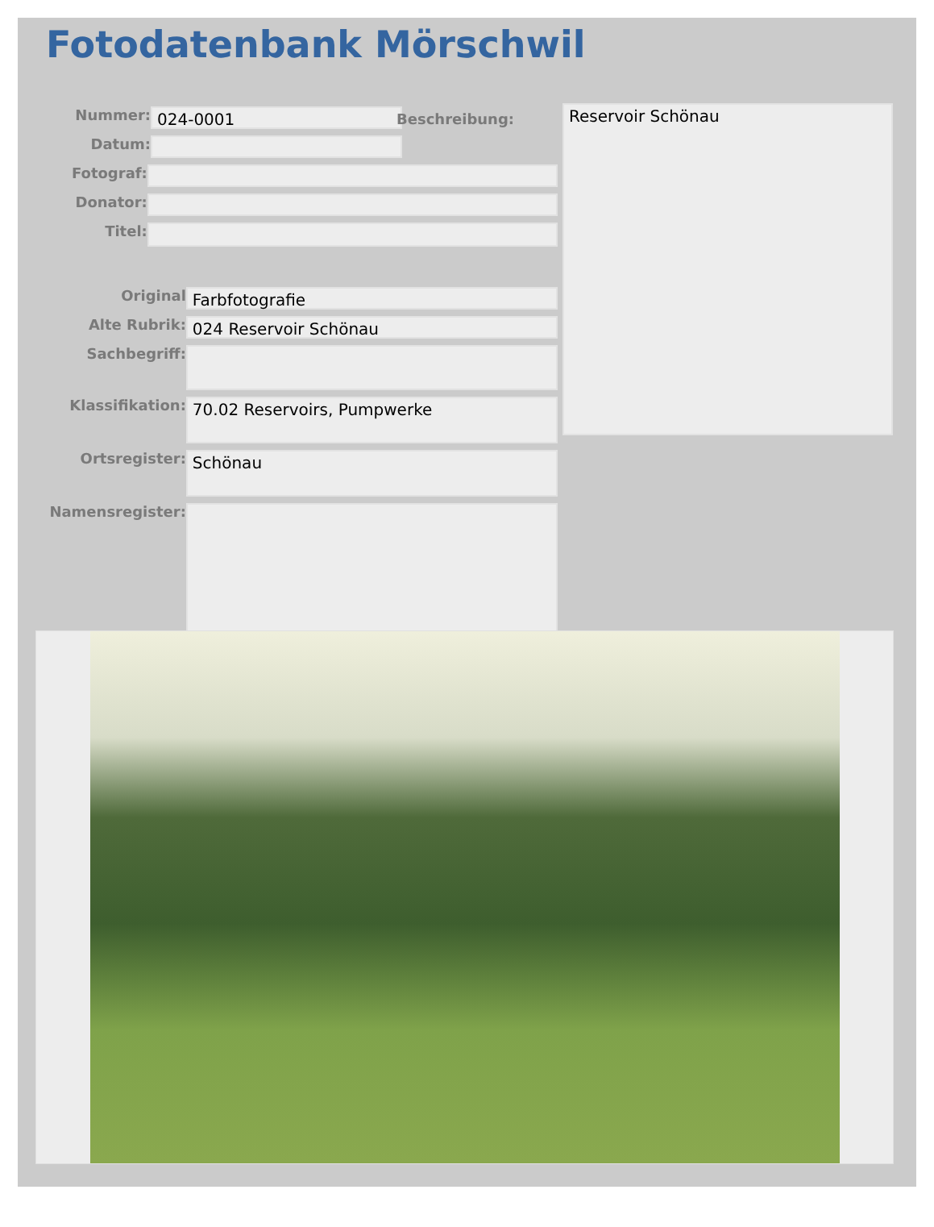Fotodatenbank Mörschwil
Nummer:
024-0001
Datum:
Fotograf:
Donator:
Titel:
Original
Farbfotografie
Alte Rubrik:
024 Reservoir Schönau
Sachbegriff:
Klassifikation:
70.02 Reservoirs, Pumpwerke
Ortsregister:
Schönau
Namensregister:
Beschreibung: Reservoir Schönau